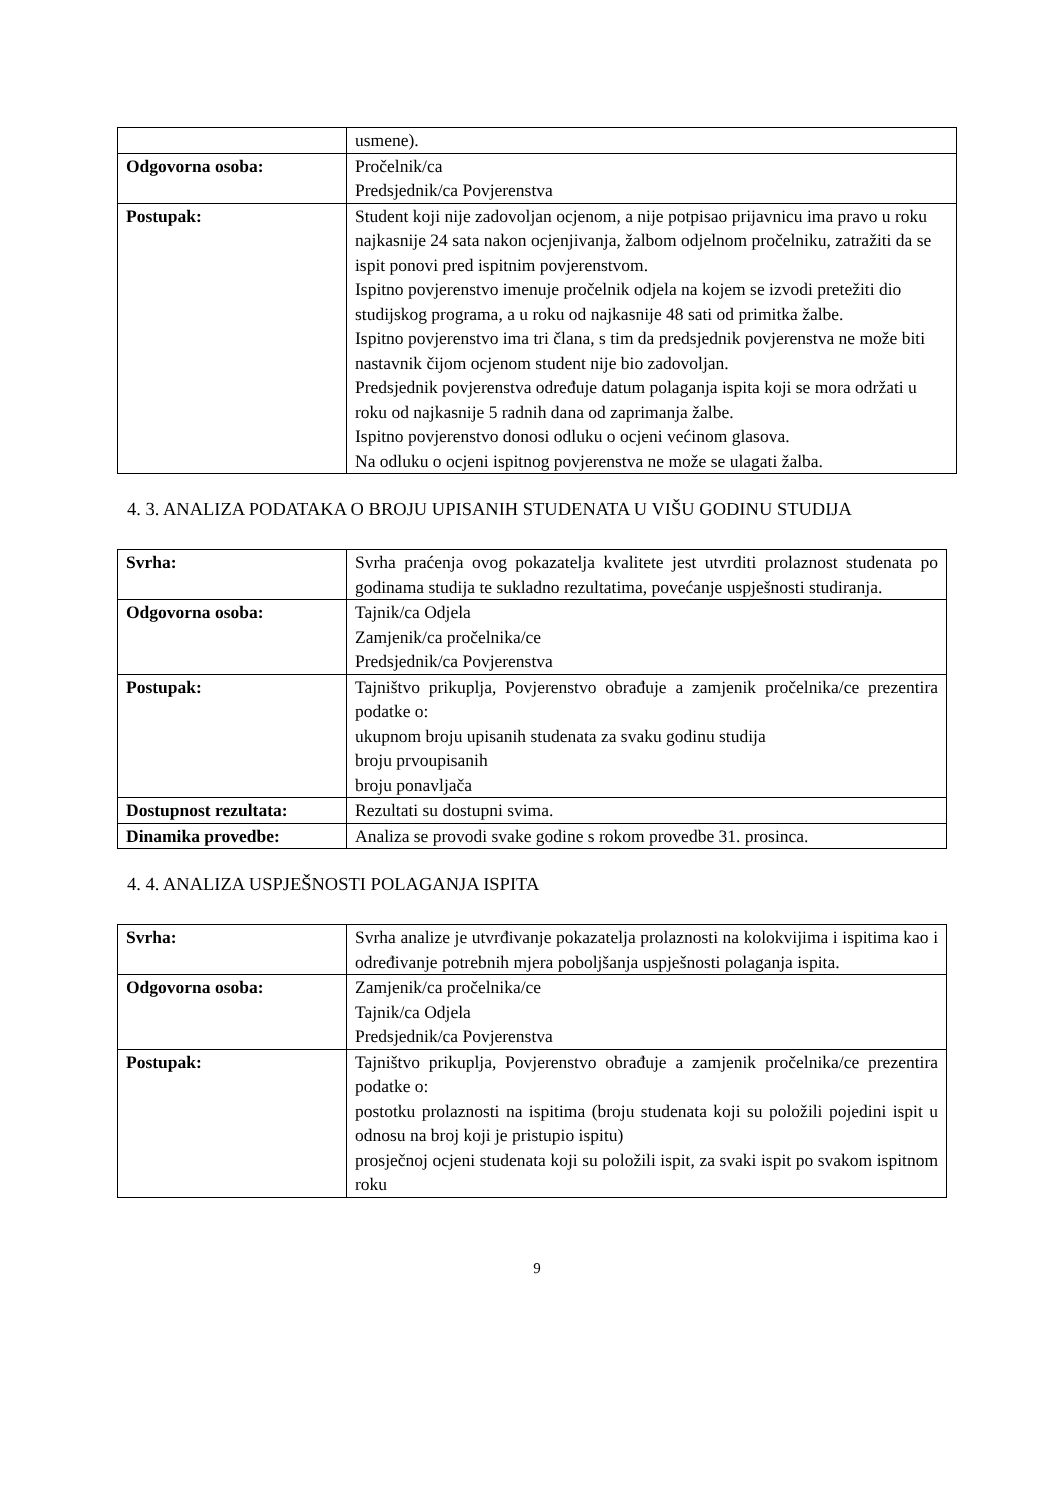| | usmene). |
| Odgovorna osoba: | Pročelnik/ca Predsjednik/ca Povjerenstva |
| Postupak: | Student koji nije zadovoljan ocjenom, a nije potpisao prijavnicu ima pravo u roku najkasnije 24 sata nakon ocjenjivanja, žalbom odjelnom pročelniku, zatražiti da se ispit ponovi pred ispitnim povjerenstvom. Ispitno povjerenstvo imenuje pročelnik odjela na kojem se izvodi pretežiti dio studijskog programa, a u roku od najkasnije 48 sati od primitka žalbe. Ispitno povjerenstvo ima tri člana, s tim da predsjednik povjerenstva ne može biti nastavnik čijom ocjenom student nije bio zadovoljan. Predsjednik povjerenstva određuje datum polaganja ispita koji se mora održati u roku od najkasnije 5 radnih dana od zaprimanja žalbe. Ispitno povjerenstvo donosi odluku o ocjeni većinom glasova. Na odluku o ocjeni ispitnog povjerenstva ne može se ulagati žalba. |
4. 3. ANALIZA PODATAKA O BROJU UPISANIH STUDENATA U VIŠU GODINU STUDIJA
| Svrha: | Svrha praćenja ovog pokazatelja kvalitete jest utvrditi prolaznost studenata po godinama studija te sukladno rezultatima, povećanje uspješnosti studiranja. |
| Odgovorna osoba: | Tajnik/ca Odjela Zamjenik/ca pročelnika/ce Predsjednik/ca Povjerenstva |
| Postupak: | Tajništvo prikuplja, Povjerenstvo obrađuje a zamjenik pročelnika/ce prezentira podatke o: ukupnom broju upisanih studenata za svaku godinu studija broju prvoupisanih broju ponavljača |
| Dostupnost rezultata: | Rezultati su dostupni svima. |
| Dinamika provedbe: | Analiza se provodi svake godine s rokom provedbe 31. prosinca. |
4. 4. ANALIZA USPJEŠNOSTI POLAGANJA ISPITA
| Svrha: | Svrha analize je utvrđivanje pokazatelja prolaznosti na kolokvijima i ispitima kao i određivanje potrebnih mjera poboljšanja uspješnosti polaganja ispita. |
| Odgovorna osoba: | Zamjenik/ca pročelnika/ce Tajnik/ca Odjela Predsjednik/ca Povjerenstva |
| Postupak: | Tajništvo prikuplja, Povjerenstvo obrađuje a zamjenik pročelnika/ce prezentira podatke o: postotku prolaznosti na ispitima (broju studenata koji su položili pojedini ispit u odnosu na broj koji je pristupio ispitu) prosječnoj ocjeni studenata koji su položili ispit, za svaki ispit po svakom ispitnom roku |
9